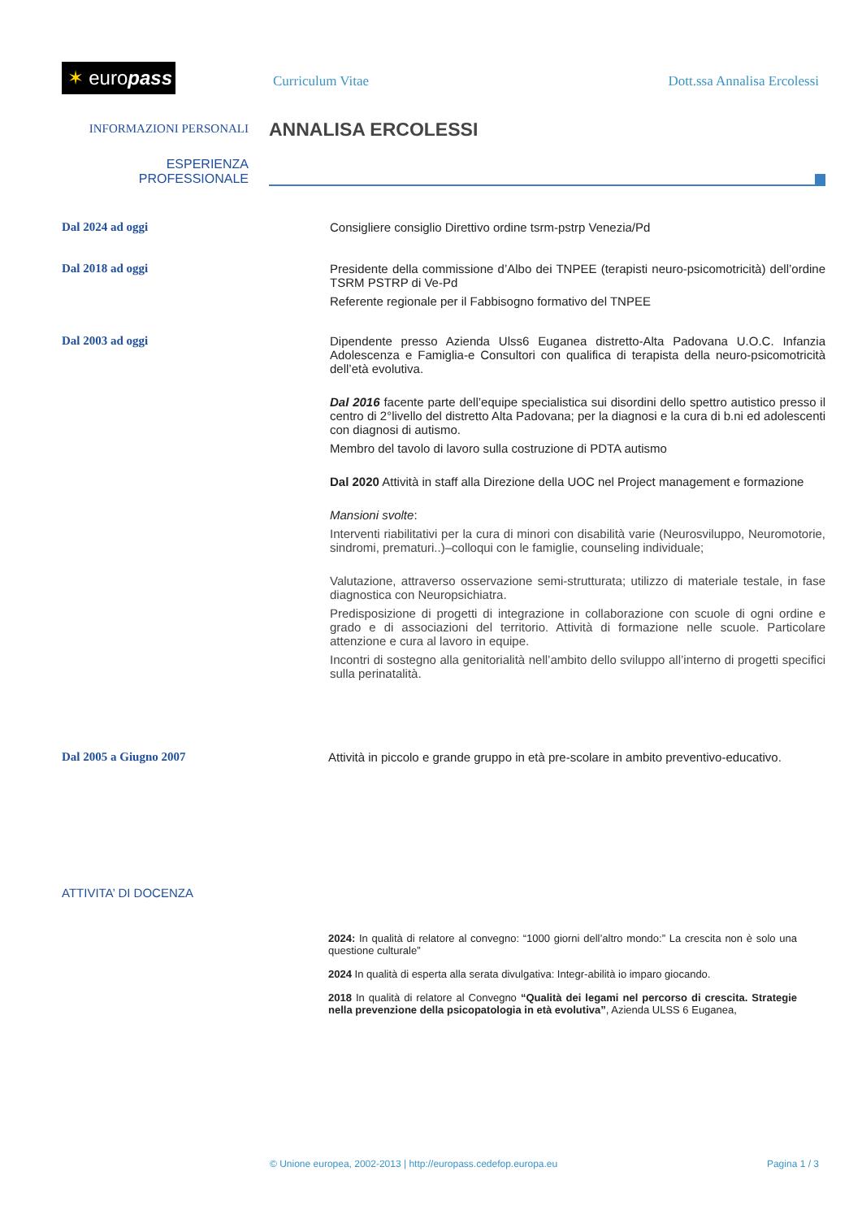✶ europass
Curriculum Vitae Dott.ssa Annalisa Ercolessi
INFORMAZIONI PERSONALI
ANNALISA ERCOLESSI
ESPERIENZA
PROFESSIONALE
Dal 2024 ad oggi Consigliere consiglio Direttivo ordine tsrm-pstrp Venezia/Pd
Dal 2018 ad oggi Presidente della commissione d’Albo dei TNPEE (terapisti neuro-psicomotricità) dell’ordine TSRM PSTRP di Ve-Pd
Referente regionale per il Fabbisogno formativo del TNPEE
Dal 2003 ad oggi Dipendente presso Azienda Ulss6 Euganea distretto-Alta Padovana U.O.C. Infanzia Adolescenza e Famiglia-e Consultori con qualifica di terapista della neuro-psicomotricità dell’età evolutiva.
Dal 2016 facente parte dell’equipe specialistica sui disordini dello spettro autistico presso il centro di 2°livello del distretto Alta Padovana; per la diagnosi e la cura di b.ni ed adolescenti con diagnosi di autismo.
Membro del tavolo di lavoro sulla costruzione di PDTA autismo
Dal 2020 Attività in staff alla Direzione della UOC nel Project management e formazione
Mansioni svolte:
Interventi riabilitativi per la cura di minori con disabilità varie (Neurosviluppo, Neuromotorie, sindromi, prematuri..)–colloqui con le famiglie, counseling individuale;
Valutazione, attraverso osservazione semi-strutturata; utilizzo di materiale testale, in fase diagnostica con Neuropsichiatra.
Predisposizione di progetti di integrazione in collaborazione con scuole di ogni ordine e grado e di associazioni del territorio. Attività di formazione nelle scuole. Particolare attenzione e cura al lavoro in equipe.
Incontri di sostegno alla genitorialità nell’ambito dello sviluppo all’interno di progetti specifici sulla perinatalità.
Dal 2005 a Giugno 2007 Attività in piccolo e grande gruppo in età pre-scolare in ambito preventivo-educativo.
ATTIVITA’ DI DOCENZA
2024: In qualità di relatore al convegno: “1000 giorni dell’altro mondo:” La crescita non è solo una questione culturale”
2024 In qualità di esperta alla serata divulgativa: Integr-abilità io imparo giocando.
2018 In qualità di relatore al Convegno “Qualità dei legami nel percorso di crescita. Strategie nella prevenzione della psicopatologia in età evolutiva”, Azienda ULSS 6 Euganea,
© Unione europea, 2002-2013 | http://europass.cedefop.europa.eu Pagina 1 / 3